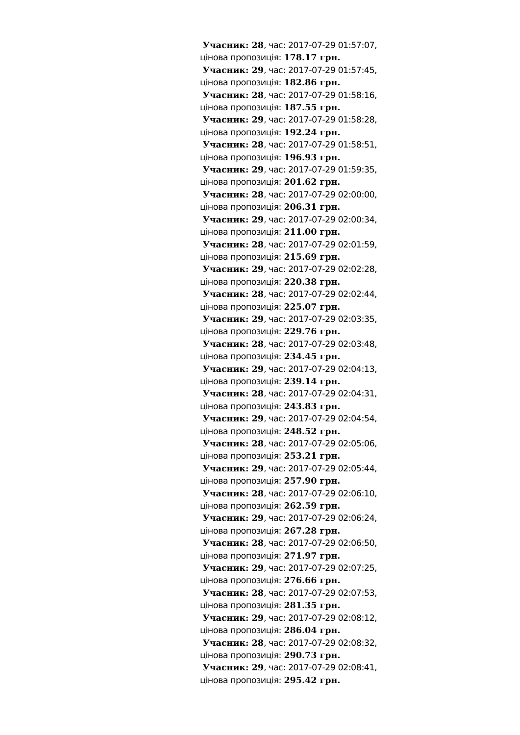Учасник: 28, час: 2017-07-29 01:57:07, цінова пропозиція: 178.17 грн.
Учасник: 29, час: 2017-07-29 01:57:45, цінова пропозиція: 182.86 грн.
Учасник: 28, час: 2017-07-29 01:58:16, цінова пропозиція: 187.55 грн.
Учасник: 29, час: 2017-07-29 01:58:28, цінова пропозиція: 192.24 грн.
Учасник: 28, час: 2017-07-29 01:58:51, цінова пропозиція: 196.93 грн.
Учасник: 29, час: 2017-07-29 01:59:35, цінова пропозиція: 201.62 грн.
Учасник: 28, час: 2017-07-29 02:00:00, цінова пропозиція: 206.31 грн.
Учасник: 29, час: 2017-07-29 02:00:34, цінова пропозиція: 211.00 грн.
Учасник: 28, час: 2017-07-29 02:01:59, цінова пропозиція: 215.69 грн.
Учасник: 29, час: 2017-07-29 02:02:28, цінова пропозиція: 220.38 грн.
Учасник: 28, час: 2017-07-29 02:02:44, цінова пропозиція: 225.07 грн.
Учасник: 29, час: 2017-07-29 02:03:35, цінова пропозиція: 229.76 грн.
Учасник: 28, час: 2017-07-29 02:03:48, цінова пропозиція: 234.45 грн.
Учасник: 29, час: 2017-07-29 02:04:13, цінова пропозиція: 239.14 грн.
Учасник: 28, час: 2017-07-29 02:04:31, цінова пропозиція: 243.83 грн.
Учасник: 29, час: 2017-07-29 02:04:54, цінова пропозиція: 248.52 грн.
Учасник: 28, час: 2017-07-29 02:05:06, цінова пропозиція: 253.21 грн.
Учасник: 29, час: 2017-07-29 02:05:44, цінова пропозиція: 257.90 грн.
Учасник: 28, час: 2017-07-29 02:06:10, цінова пропозиція: 262.59 грн.
Учасник: 29, час: 2017-07-29 02:06:24, цінова пропозиція: 267.28 грн.
Учасник: 28, час: 2017-07-29 02:06:50, цінова пропозиція: 271.97 грн.
Учасник: 29, час: 2017-07-29 02:07:25, цінова пропозиція: 276.66 грн.
Учасник: 28, час: 2017-07-29 02:07:53, цінова пропозиція: 281.35 грн.
Учасник: 29, час: 2017-07-29 02:08:12, цінова пропозиція: 286.04 грн.
Учасник: 28, час: 2017-07-29 02:08:32, цінова пропозиція: 290.73 грн.
Учасник: 29, час: 2017-07-29 02:08:41, цінова пропозиція: 295.42 грн.